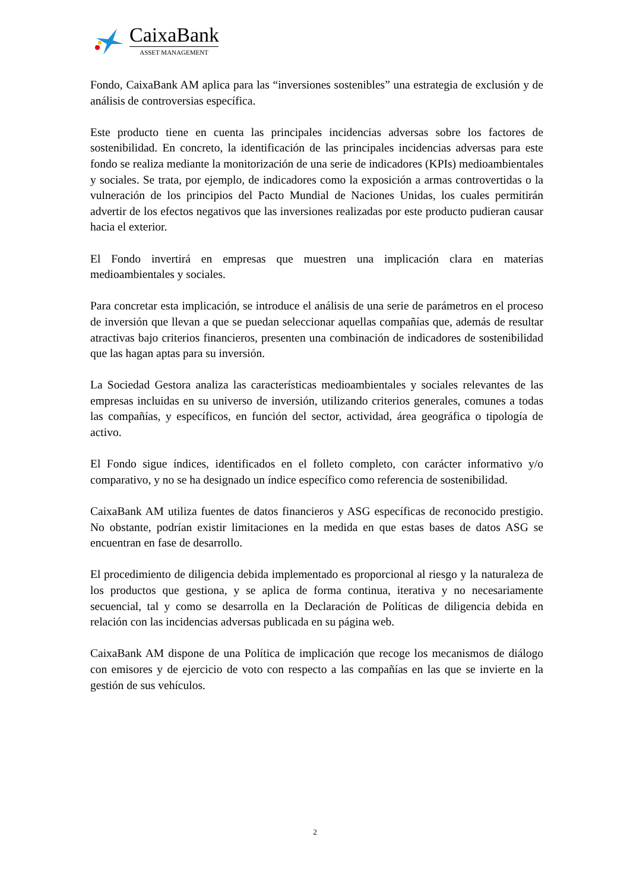CaixaBank
ASSET MANAGEMENT
Fondo, CaixaBank AM aplica para las “inversiones sostenibles” una estrategia de exclusión y de análisis de controversias específica.
Este producto tiene en cuenta las principales incidencias adversas sobre los factores de sostenibilidad. En concreto, la identificación de las principales incidencias adversas para este fondo se realiza mediante la monitorización de una serie de indicadores (KPIs) medioambientales y sociales. Se trata, por ejemplo, de indicadores como la exposición a armas controvertidas o la vulneración de los principios del Pacto Mundial de Naciones Unidas, los cuales permitirán advertir de los efectos negativos que las inversiones realizadas por este producto pudieran causar hacia el exterior.
El Fondo invertirá en empresas que muestren una implicación clara en materias medioambientales y sociales.
Para concretar esta implicación, se introduce el análisis de una serie de parámetros en el proceso de inversión que llevan a que se puedan seleccionar aquellas compañías que, además de resultar atractivas bajo criterios financieros, presenten una combinación de indicadores de sostenibilidad que las hagan aptas para su inversión.
La Sociedad Gestora analiza las características medioambientales y sociales relevantes de las empresas incluidas en su universo de inversión, utilizando criterios generales, comunes a todas las compañías, y específicos, en función del sector, actividad, área geográfica o tipología de activo.
El Fondo sigue índices, identificados en el folleto completo, con carácter informativo y/o comparativo, y no se ha designado un índice específico como referencia de sostenibilidad.
CaixaBank AM utiliza fuentes de datos financieros y ASG específicas de reconocido prestigio. No obstante, podrían existir limitaciones en la medida en que estas bases de datos ASG se encuentran en fase de desarrollo.
El procedimiento de diligencia debida implementado es proporcional al riesgo y la naturaleza de los productos que gestiona, y se aplica de forma continua, iterativa y no necesariamente secuencial, tal y como se desarrolla en la Declaración de Políticas de diligencia debida en relación con las incidencias adversas publicada en su página web.
CaixaBank AM dispone de una Política de implicación que recoge los mecanismos de diálogo con emisores y de ejercicio de voto con respecto a las compañías en las que se invierte en la gestión de sus vehículos.
2